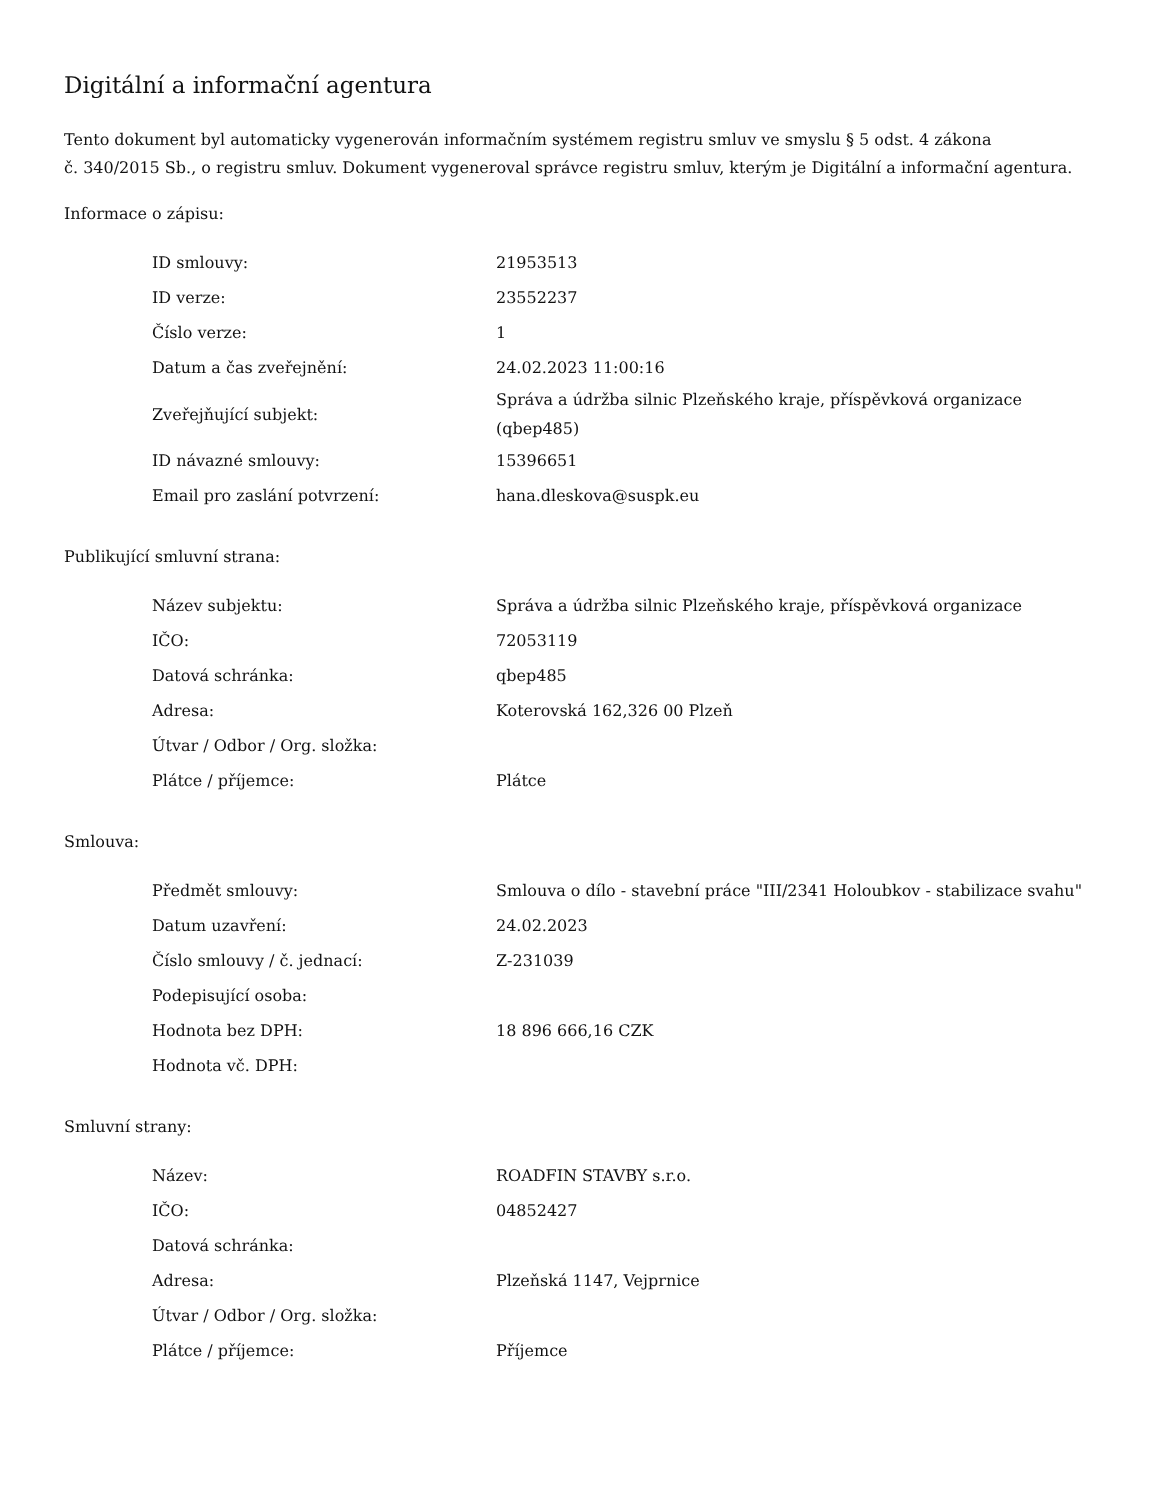Digitální a informační agentura
Tento dokument byl automaticky vygenerován informačním systémem registru smluv ve smyslu § 5 odst. 4 zákona
č. 340/2015 Sb., o registru smluv. Dokument vygeneroval správce registru smluv, kterým je Digitální a informační agentura.
Informace o zápisu:
| ID smlouvy: | 21953513 |
| ID verze: | 23552237 |
| Číslo verze: | 1 |
| Datum a čas zveřejnění: | 24.02.2023 11:00:16 |
| Zveřejňující subjekt: | Správa a údržba silnic Plzeňského kraje, příspěvková organizace (qbep485) |
| ID návazné smlouvy: | 15396651 |
| Email pro zaslání potvrzení: | hana.dleskova@suspk.eu |
Publikující smluvní strana:
| Název subjektu: | Správa a údržba silnic Plzeňského kraje, příspěvková organizace |
| IČO: | 72053119 |
| Datová schránka: | qbep485 |
| Adresa: | Koterovská 162,326 00 Plzeň |
| Útvar / Odbor / Org. složka: | |
| Plátce / příjemce: | Plátce |
Smlouva:
| Předmět smlouvy: | Smlouva o dílo - stavební práce "III/2341 Holoubkov - stabilizace svahu" |
| Datum uzavření: | 24.02.2023 |
| Číslo smlouvy / č. jednací: | Z-231039 |
| Podepisující osoba: | |
| Hodnota bez DPH: | 18 896 666,16 CZK |
| Hodnota vč. DPH: | |
Smluvní strany:
| Název: | ROADFIN STAVBY s.r.o. |
| IČO: | 04852427 |
| Datová schránka: | |
| Adresa: | Plzeňská 1147, Vejprnice |
| Útvar / Odbor / Org. složka: | |
| Plátce / příjemce: | Příjemce |